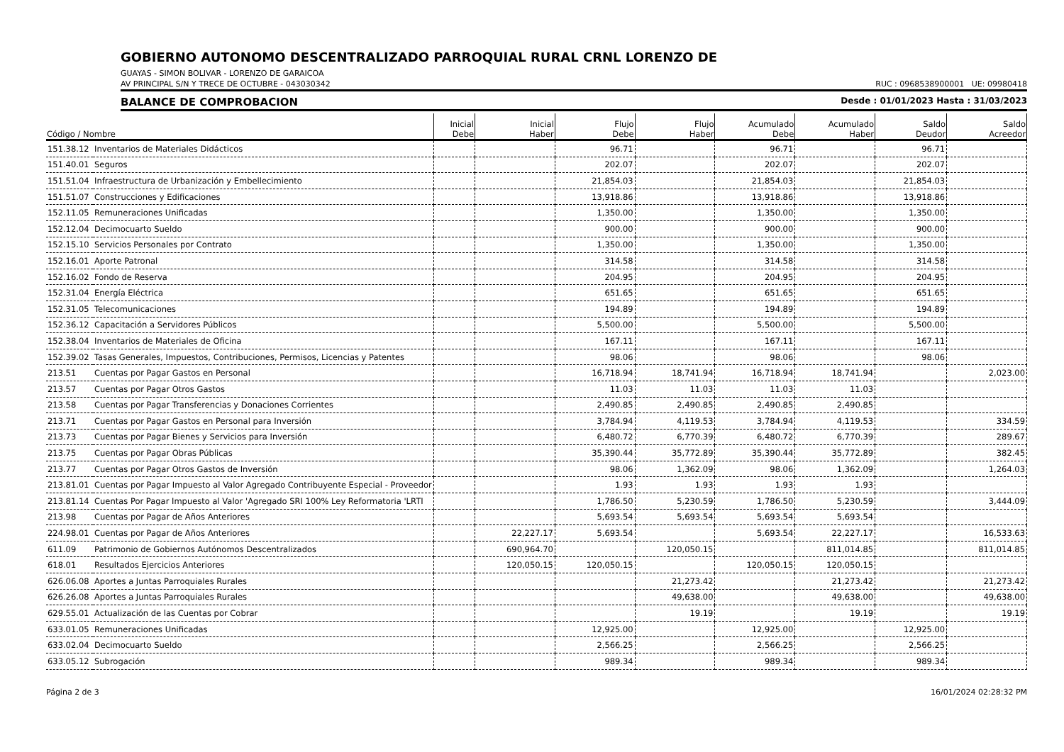GOBIERNO AUTONOMO DESCENTRALIZADO PARROQUIAL RURAL CRNL LORENZO DE
GUAYAS - SIMON BOLIVAR - LORENZO DE GARAICOA
AV PRINCIPAL S/N Y TRECE DE OCTUBRE - 043030342 RUC : 0968538900001 UE: 09980418
BALANCE DE COMPROBACION Desde : 01/01/2023 Hasta : 31/03/2023
| Código / Nombre | | Inicial Debe | Inicial Haber | Flujo Debe | Flujo Haber | Acumulado Debe | Acumulado Haber | Saldo Deudor | Saldo Acreedor |
| --- | --- | --- | --- | --- | --- | --- | --- | --- | --- |
| 151.38.12 | Inventarios de Materiales Didácticos | | | 96.71 | | 96.71 | | 96.71 | |
| 151.40.01 | Seguros | | | 202.07 | | 202.07 | | 202.07 | |
| 151.51.04 | Infraestructura de Urbanización y Embellecimiento | | | 21,854.03 | | 21,854.03 | | 21,854.03 | |
| 151.51.07 | Construcciones y Edificaciones | | | 13,918.86 | | 13,918.86 | | 13,918.86 | |
| 152.11.05 | Remuneraciones Unificadas | | | 1,350.00 | | 1,350.00 | | 1,350.00 | |
| 152.12.04 | Decimocuarto Sueldo | | | 900.00 | | 900.00 | | 900.00 | |
| 152.15.10 | Servicios Personales por Contrato | | | 1,350.00 | | 1,350.00 | | 1,350.00 | |
| 152.16.01 | Aporte Patronal | | | 314.58 | | 314.58 | | 314.58 | |
| 152.16.02 | Fondo de Reserva | | | 204.95 | | 204.95 | | 204.95 | |
| 152.31.04 | Energía Eléctrica | | | 651.65 | | 651.65 | | 651.65 | |
| 152.31.05 | Telecomunicaciones | | | 194.89 | | 194.89 | | 194.89 | |
| 152.36.12 | Capacitación a Servidores Públicos | | | 5,500.00 | | 5,500.00 | | 5,500.00 | |
| 152.38.04 | Inventarios de Materiales de Oficina | | | 167.11 | | 167.11 | | 167.11 | |
| 152.39.02 | Tasas Generales, Impuestos, Contribuciones, Permisos, Licencias y Patentes | | | 98.06 | | 98.06 | | 98.06 | |
| 213.51 | Cuentas por Pagar Gastos en Personal | | | 16,718.94 | 18,741.94 | 16,718.94 | 18,741.94 | | 2,023.00 |
| 213.57 | Cuentas por Pagar Otros Gastos | | | 11.03 | 11.03 | 11.03 | 11.03 | | |
| 213.58 | Cuentas por Pagar Transferencias y Donaciones Corrientes | | | 2,490.85 | 2,490.85 | 2,490.85 | 2,490.85 | | |
| 213.71 | Cuentas por Pagar Gastos en Personal para Inversión | | | 3,784.94 | 4,119.53 | 3,784.94 | 4,119.53 | | 334.59 |
| 213.73 | Cuentas por Pagar Bienes y Servicios para Inversión | | | 6,480.72 | 6,770.39 | 6,480.72 | 6,770.39 | | 289.67 |
| 213.75 | Cuentas por Pagar Obras Públicas | | | 35,390.44 | 35,772.89 | 35,390.44 | 35,772.89 | | 382.45 |
| 213.77 | Cuentas por Pagar Otros Gastos de Inversión | | | 98.06 | 1,362.09 | 98.06 | 1,362.09 | | 1,264.03 |
| 213.81.01 | Cuentas por Pagar Impuesto al Valor Agregado Contribuyente Especial - Proveedor | | | 1.93 | 1.93 | 1.93 | 1.93 | | |
| 213.81.14 | Cuentas Por Pagar Impuesto al Valor 'Agregado SRI 100% Ley Reformatoria 'LRTI | | | 1,786.50 | 5,230.59 | 1,786.50 | 5,230.59 | | 3,444.09 |
| 213.98 | Cuentas por Pagar de Años Anteriores | | | 5,693.54 | 5,693.54 | 5,693.54 | 5,693.54 | | |
| 224.98.01 | Cuentas por Pagar de Años Anteriores | | 22,227.17 | 5,693.54 | | 5,693.54 | 22,227.17 | | 16,533.63 |
| 611.09 | Patrimonio de Gobiernos Autónomos Descentralizados | | 690,964.70 | | 120,050.15 | | 811,014.85 | | 811,014.85 |
| 618.01 | Resultados Ejercicios Anteriores | | 120,050.15 | 120,050.15 | | 120,050.15 | 120,050.15 | | |
| 626.06.08 | Aportes a Juntas Parroquiales Rurales | | | | 21,273.42 | | 21,273.42 | | 21,273.42 |
| 626.26.08 | Aportes a Juntas Parroquiales Rurales | | | | 49,638.00 | | 49,638.00 | | 49,638.00 |
| 629.55.01 | Actualización de las Cuentas por Cobrar | | | | 19.19 | | 19.19 | | 19.19 |
| 633.01.05 | Remuneraciones Unificadas | | | 12,925.00 | | 12,925.00 | | 12,925.00 | |
| 633.02.04 | Decimocuarto Sueldo | | | 2,566.25 | | 2,566.25 | | 2,566.25 | |
| 633.05.12 | Subrogación | | | 989.34 | | 989.34 | | 989.34 | |
Página 2 de 3 16/01/2024 02:28:32 PM